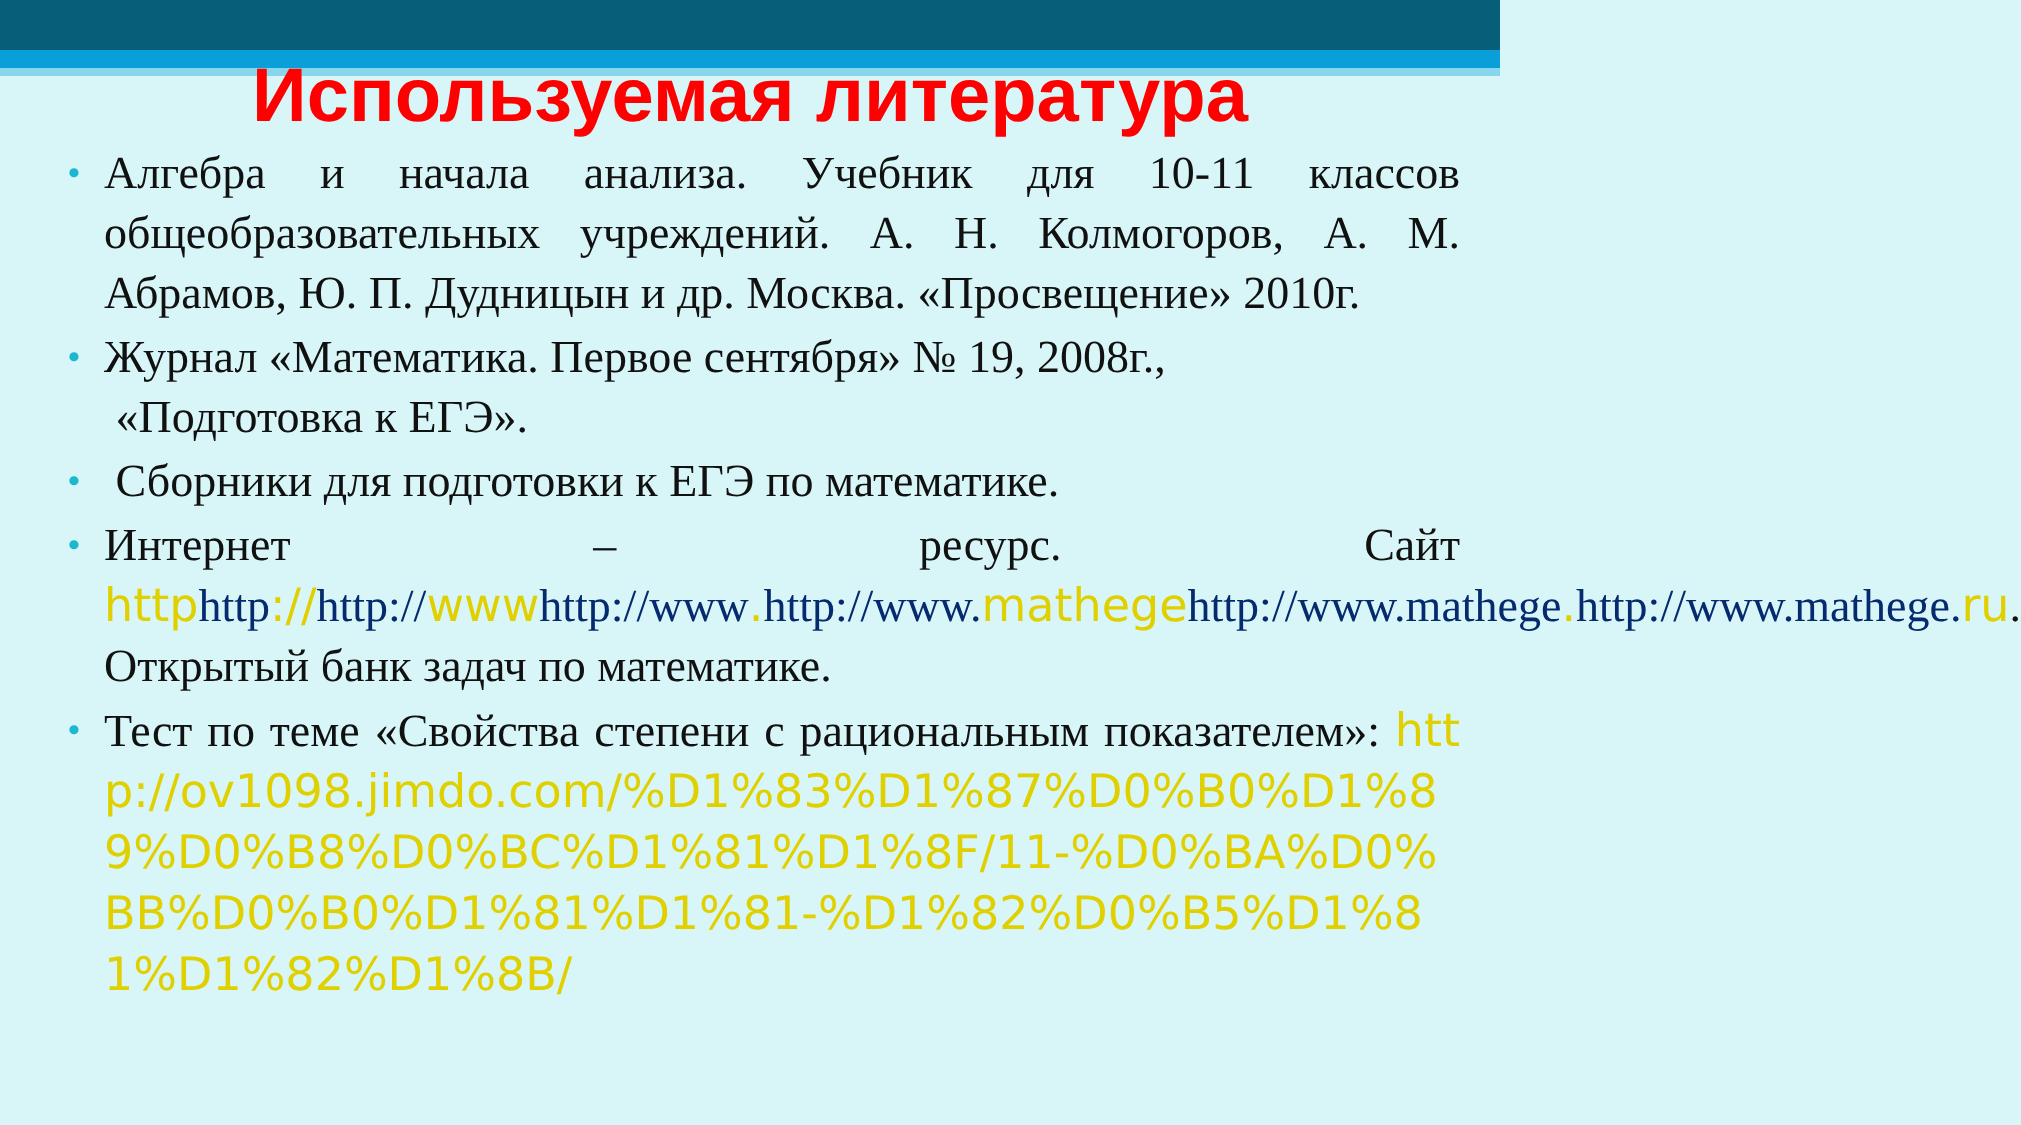Используемая литература
• Алгебра и начала анализа. Учебник для 10-11 классов общеобразовательных учреждений. А. Н. Колмогоров, А. М. Абрамов, Ю. П. Дудницын и др. Москва. «Просвещение» 2010г.
• Журнал «Математика. Первое сентября» № 19, 2008г.,
«Подготовка к ЕГЭ».
• Сборники для подготовки к ЕГЭ по математике.
• Интернет – ресурс. Сайт httphttp://http://wwwhttp://www. http://www.mathegehttp://www.mathege. http://www.mathege.ru. Открытый банк задач по математике.
• Тест по теме «Свойства степени с рациональным показателем»: http://ov1098.jimdo.com/%D1%83%D1%87%D0%B0%D1%89%D0%B8%D0%BC%D1%81%D1%8F/11-%D0%BA%D0%BB%D0%B0%D1%81%D1%81-%D1%82%D0%B5%D1%81%D1%82%D1%8B/